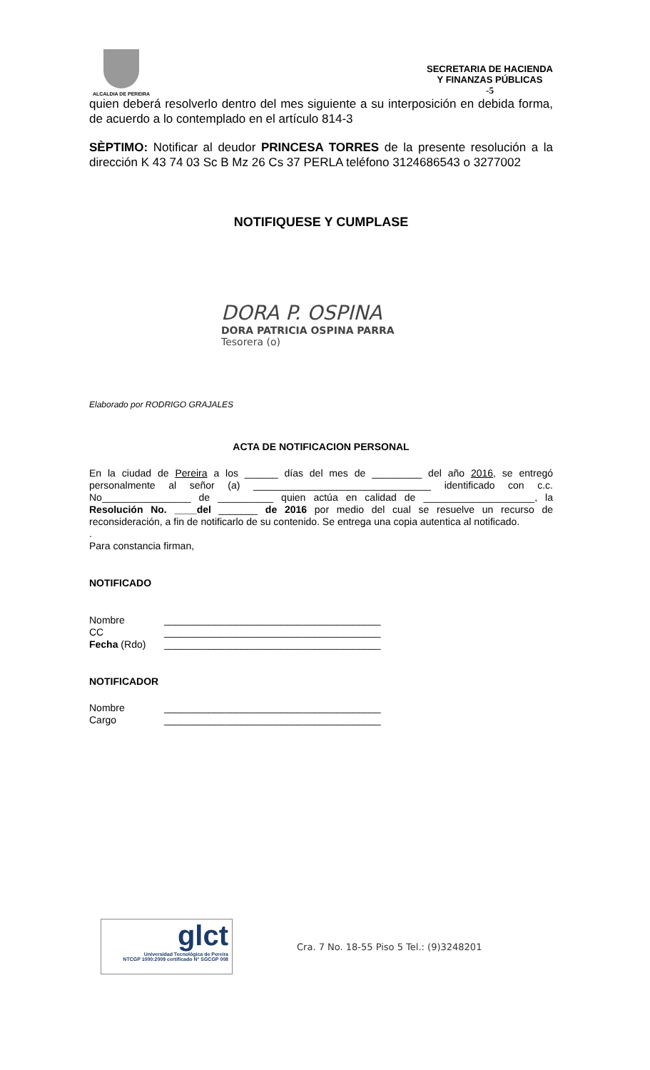ALCALDIA DE PEREIRA
SECRETARIA DE HACIENDA
Y FINANZAS PÚBLICAS
-5
quien deberá resolverlo dentro del mes siguiente a su interposición en debida forma, de acuerdo a lo contemplado en el artículo 814-3
SÈPTIMO: Notificar al deudor PRINCESA TORRES de la presente resolución a la dirección K 43 74 03 Sc B Mz 26 Cs 37 PERLA teléfono 3124686543 o 3277002
NOTIFIQUESE Y CUMPLASE
DORA P. OSPINA
DORA PATRICIA OSPINA PARRA
Tesorera (o)
Elaborado por RODRIGO GRAJALES
ACTA DE NOTIFICACION PERSONAL
En la ciudad de Pereira a los ______ días del mes de _________ del año 2016, se entregó personalmente al señor (a) ________________________________ identificado con c.c. No________________ de __________ quien actúa en calidad de ____________________, la Resolución No. ____del _______ de 2016 por medio del cual se resuelve un recurso de reconsideración, a fin de notificarlo de su contenido. Se entrega una copia autentica al notificado.
.
Para constancia firman,
NOTIFICADO
Nombre _______________________________________
CC _______________________________________
Fecha (Rdo) _______________________________________
NOTIFICADOR
Nombre _______________________________________
Cargo _______________________________________
glct
Universidad Tecnológica de Pereira
NTCGP 1000:2009 certificado N° SGCGP 008
Cra. 7 No. 18-55 Piso 5 Tel.: (9)3248201